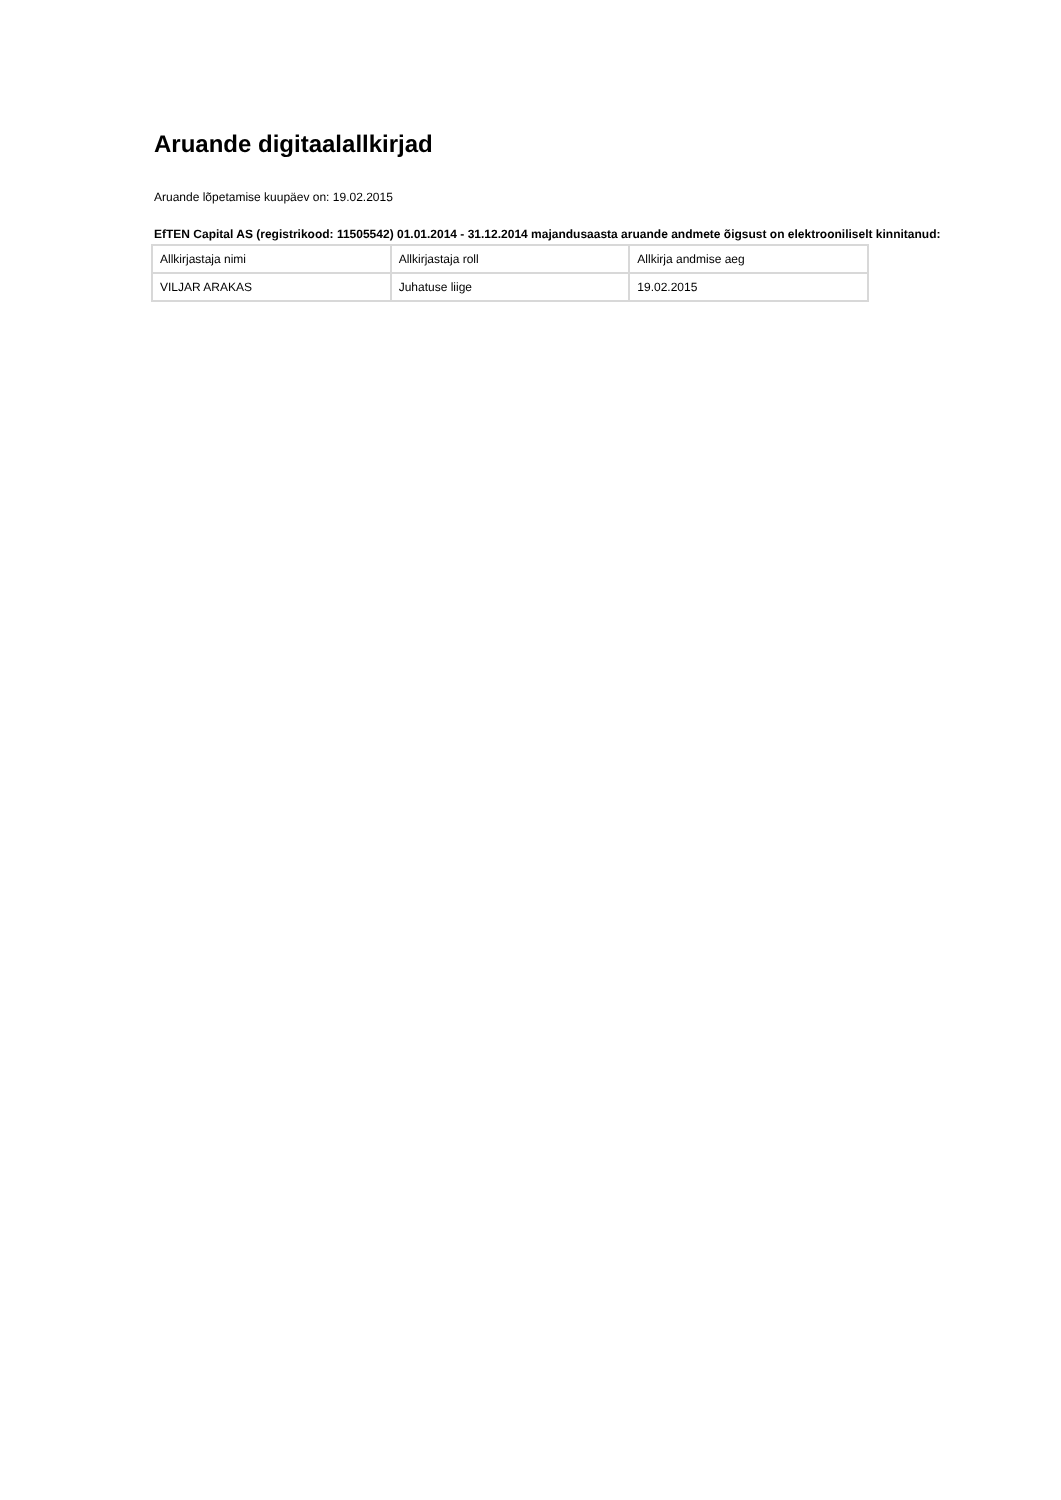Aruande digitaalallkirjad
Aruande lõpetamise kuupäev on: 19.02.2015
EfTEN Capital AS (registrikood: 11505542) 01.01.2014 - 31.12.2014 majandusaasta aruande andmete õigsust on elektrooniliselt kinnitanud:
| Allkirjastaja nimi | Allkirjastaja roll | Allkirja andmise aeg |
| VILJAR ARAKAS | Juhatuse liige | 19.02.2015 |